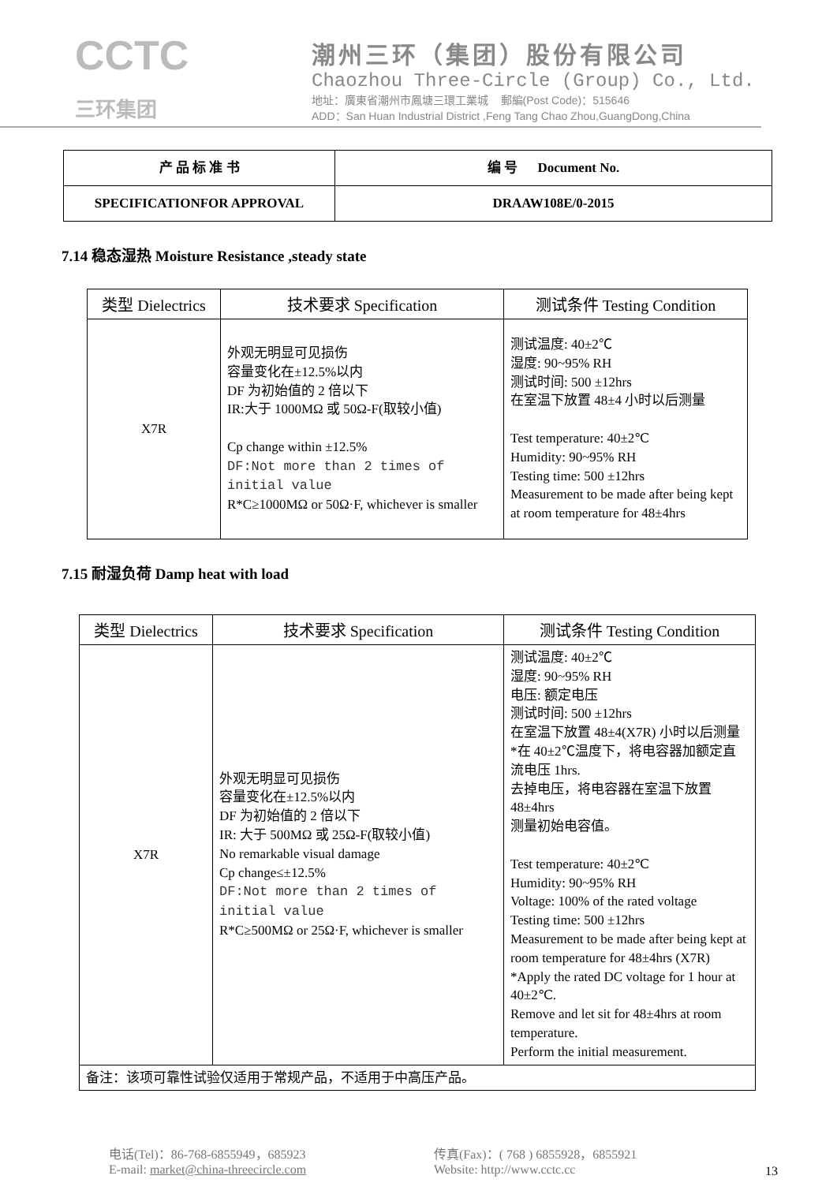CCTC
三环集团
潮州三环（集团）股份有限公司
Chaozhou Three-Circle (Group) Co., Ltd.
地址：廣東省潮州市鳳塘三環工業城 郵編(Post Code)：515646
ADD：San Huan Industrial District ,Feng Tang Chao Zhou,GuangDong,China
| 产 品 标 准 书 | 编 号 Document No. |
| SPECIFICATIONFOR APPROVAL | DRAAW108E/0-2015 |
7.14 稳态湿热 Moisture Resistance ,steady state
| 类型 Dielectrics | 技术要求 Specification | 测试条件 Testing Condition |
| --- | --- | --- |
| X7R | 外观无明显可见损伤 容量变化在±12.5%以内 DF 为初始值的 2 倍以下 IR:大于 1000MΩ 或 50Ω-F(取较小值) Cp change within ±12.5% DF:Not more than 2 times of initial value R*C≥1000MΩ or 50Ω·F, whichever is smaller | 测试温度: 40±2℃ 湿度: 90~95% RH 测试时间: 500 ±12hrs 在室温下放置 48±4 小时以后测量 Test temperature: 40±2℃ Humidity: 90~95% RH Testing time: 500 ±12hrs Measurement to be made after being kept at room temperature for 48±4hrs |
7.15 耐湿负荷 Damp heat with load
| 类型 Dielectrics | 技术要求 Specification | 测试条件 Testing Condition |
| --- | --- | --- |
| X7R | 外观无明显可见损伤 容量变化在±12.5%以内 DF 为初始值的 2 倍以下 IR: 大于 500MΩ 或 25Ω-F(取较小值) No remarkable visual damage Cp change≤±12.5% DF:Not more than 2 times of initial value R*C≥500MΩ or 25Ω·F, whichever is smaller | 测试温度: 40±2℃ 湿度: 90~95% RH 电压: 额定电压 测试时间: 500 ±12hrs 在室温下放置 48±4(X7R) 小时以后测量 *在 40±2℃温度下，将电容器加额定直流电压 1hrs. 去掉电压，将电容器在室温下放置 48±4hrs 测量初始电容值。 Test temperature: 40±2℃ Humidity: 90~95% RH Voltage: 100% of the rated voltage Testing time: 500 ±12hrs Measurement to be made after being kept at room temperature for 48±4hrs (X7R) *Apply the rated DC voltage for 1 hour at 40±2℃. Remove and let sit for 48±4hrs at room temperature. Perform the initial measurement. |
| 备注：该项可靠性试验仅适用于常规产品，不适用于中高压产品。 | | |
电话(Tel)：86-768-6855949，685923
E-mail: market@china-threecircle.com
传真(Fax)：( 768 ) 6855928，6855921
Website: http://www.cctc.cc
13